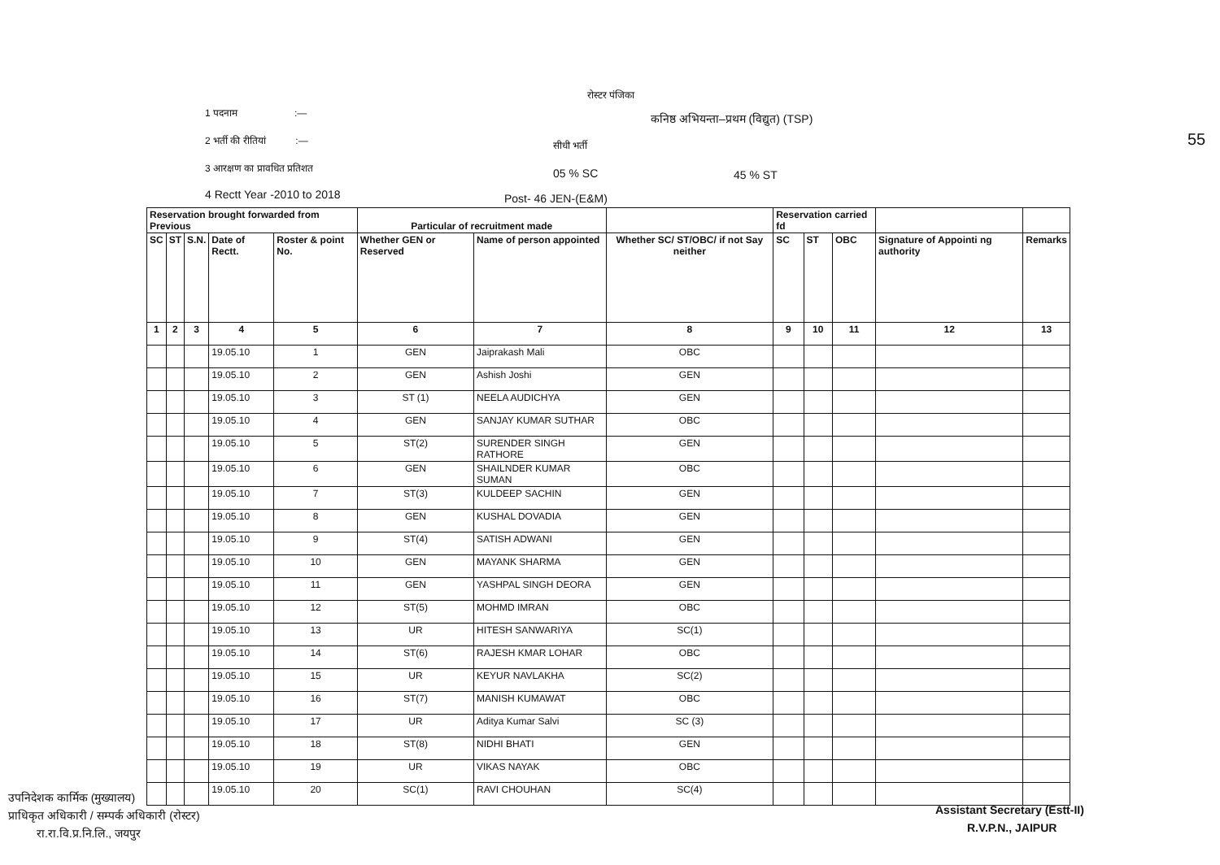रोस्टर पंजिका
1 पदनाम :—
कनिष्ठ अभियन्ता–प्रथम (विद्युत) (TSP)
2 भर्ती की रीतियां :—
सीधी भर्ती
3 आरक्षण का प्रावधित प्रतिशत 05 % SC 45 % ST
4 Rectt Year -2010 to 2018 Post- 46 JEN-(E&M)
55
| Reservation brought forwarded from Previous | | | | | Particular of recruitment made | | | Reservation carried fd | | | | |
| --- | --- | --- | --- | --- | --- | --- | --- | --- | --- | --- | --- | --- |
| SC | ST | S.N. | Date of Rectt. | Roster & point No. | Whether GEN or Reserved | Name of person appointed | Whether SC/ ST/OBC/ if not Say neither | SC | ST | OBC | Signature of Appointi ng authority | Remarks |
| 1 | 2 | 3 | 4 | 5 | 6 | 7 | 8 | 9 | 10 | 11 | 12 | 13 |
| | | | 19.05.10 | 1 | GEN | Jaiprakash Mali | OBC | | | | | |
| | | | 19.05.10 | 2 | GEN | Ashish Joshi | GEN | | | | | |
| | | | 19.05.10 | 3 | ST (1) | NEELA AUDICHYA | GEN | | | | | |
| | | | 19.05.10 | 4 | GEN | SANJAY KUMAR SUTHAR | OBC | | | | | |
| | | | 19.05.10 | 5 | ST(2) | SURENDER SINGH RATHORE | GEN | | | | | |
| | | | 19.05.10 | 6 | GEN | SHAILNDER KUMAR SUMAN | OBC | | | | | |
| | | | 19.05.10 | 7 | ST(3) | KULDEEP SACHIN | GEN | | | | | |
| | | | 19.05.10 | 8 | GEN | KUSHAL DOVADIA | GEN | | | | | |
| | | | 19.05.10 | 9 | ST(4) | SATISH ADWANI | GEN | | | | | |
| | | | 19.05.10 | 10 | GEN | MAYANK SHARMA | GEN | | | | | |
| | | | 19.05.10 | 11 | GEN | YASHPAL SINGH DEORA | GEN | | | | | |
| | | | 19.05.10 | 12 | ST(5) | MOHMD IMRAN | OBC | | | | | |
| | | | 19.05.10 | 13 | UR | HITESH SANWARIYA | SC(1) | | | | | |
| | | | 19.05.10 | 14 | ST(6) | RAJESH KMAR LOHAR | OBC | | | | | |
| | | | 19.05.10 | 15 | UR | KEYUR NAVLAKHA | SC(2) | | | | | |
| | | | 19.05.10 | 16 | ST(7) | MANISH KUMAWAT | OBC | | | | | |
| | | | 19.05.10 | 17 | UR | Aditya Kumar Salvi | SC (3) | | | | | |
| | | | 19.05.10 | 18 | ST(8) | NIDHI BHATI | GEN | | | | | |
| | | | 19.05.10 | 19 | UR | VIKAS NAYAK | OBC | | | | | |
| | | | 19.05.10 | 20 | SC(1) | RAVI CHOUHAN | SC(4) | | | | | |
उपनिदेशक कार्मिक (मुख्यालय)
प्राधिकृत अधिकारी / सम्पर्क अधिकारी (रोस्टर)
रा.रा.वि.प्र.नि.लि., जयपुर
Assistant Secretary (Estt-II)
R.V.P.N., JAIPUR